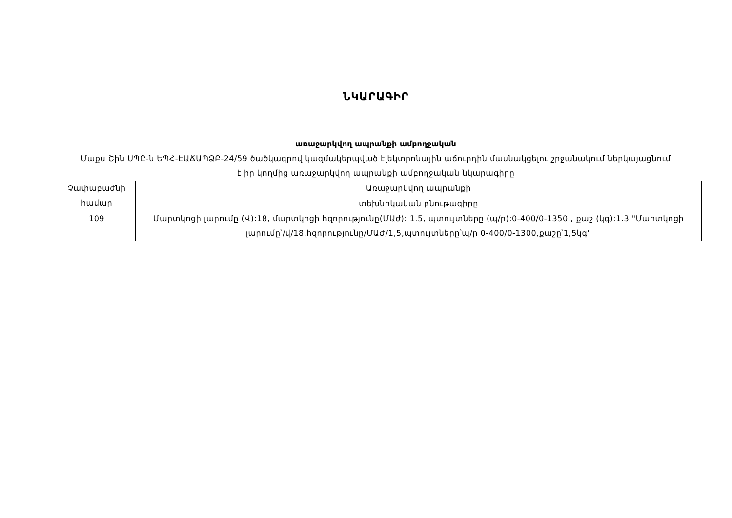ՆԿԱՐԱԳԻՐ
առաջարկվող ապրանքի ամբողջական
Մաքս Շին ՍՊԸ-ն ԵՊՀ-ԷԱՃԱՊՁԲ-24/59 ծածկագրով կազմակերպված էլեկտրոնային աճուրդին մասնակցելու շրջանակում ներկայացնում է իր կողմից առաջարկվող ապրանքի ամբողջական նկարագիրը
| Չափաբաժնի համար | Առաջարկվող ապրանքի |
| | տեխնիկական բնութագիրը |
| 109 | Մարտկոցի լարումը (Վ):18, մարտկոցի հզորությունը(ՄԱժ): 1.5, պտույտները (պ/ր):0-400/0-1350,, քաշ (կգ):1.3 "Մարտկոցի լարումը՝/վ/18,հզորությունը/ՄԱԺ/1,5,պտույտները՝պ/ր 0-400/0-1300,քաշը՝1,5կգ" |